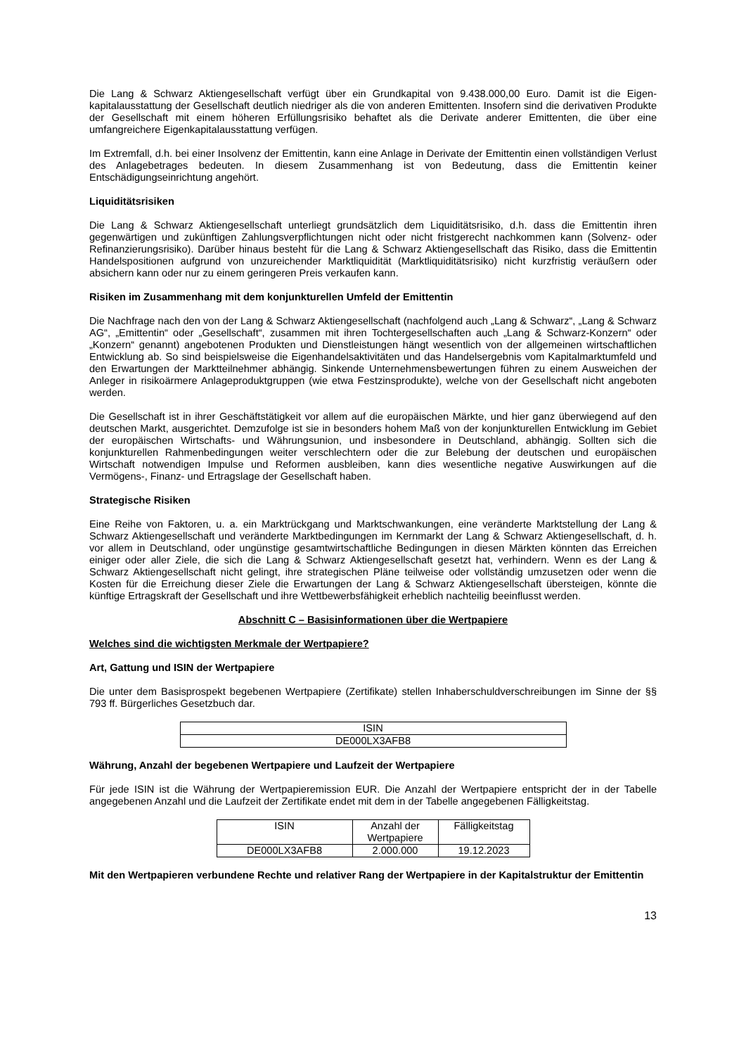Die Lang & Schwarz Aktiengesellschaft verfügt über ein Grundkapital von 9.438.000,00 Euro. Damit ist die Eigen-kapitalausstattung der Gesellschaft deutlich niedriger als die von anderen Emittenten. Insofern sind die derivativen Produkte der Gesellschaft mit einem höheren Erfüllungsrisiko behaftet als die Derivate anderer Emittenten, die über eine umfangreichere Eigenkapitalausstattung verfügen.
Im Extremfall, d.h. bei einer Insolvenz der Emittentin, kann eine Anlage in Derivate der Emittentin einen vollständigen Verlust des Anlagebetrages bedeuten. In diesem Zusammenhang ist von Bedeutung, dass die Emittentin keiner Entschädigungseinrichtung angehört.
Liquiditätsrisiken
Die Lang & Schwarz Aktiengesellschaft unterliegt grundsätzlich dem Liquiditätsrisiko, d.h. dass die Emittentin ihren gegenwärtigen und zukünftigen Zahlungsverpflichtungen nicht oder nicht fristgerecht nachkommen kann (Solvenz- oder Refinanzierungsrisiko). Darüber hinaus besteht für die Lang & Schwarz Aktiengesellschaft das Risiko, dass die Emittentin Handelspositionen aufgrund von unzureichender Marktliquidität (Marktliquiditätsrisiko) nicht kurzfristig veräußern oder absichern kann oder nur zu einem geringeren Preis verkaufen kann.
Risiken im Zusammenhang mit dem konjunkturellen Umfeld der Emittentin
Die Nachfrage nach den von der Lang & Schwarz Aktiengesellschaft (nachfolgend auch „Lang & Schwarz“, „Lang & Schwarz AG“, „Emittentin“ oder „Gesellschaft“, zusammen mit ihren Tochtergesellschaften auch „Lang & Schwarz-Konzern“ oder „Konzern“ genannt) angebotenen Produkten und Dienstleistungen hängt wesentlich von der allgemeinen wirtschaftlichen Entwicklung ab. So sind beispielsweise die Eigenhandelsaktivitäten und das Handelsergebnis vom Kapitalmarktumfeld und den Erwartungen der Marktteilnehmer abhängig. Sinkende Unternehmensbewertungen führen zu einem Ausweichen der Anleger in risikoärmere Anlageproduktgruppen (wie etwa Festzinsprodukte), welche von der Gesellschaft nicht angeboten werden.
Die Gesellschaft ist in ihrer Geschäftstätigkeit vor allem auf die europäischen Märkte, und hier ganz überwiegend auf den deutschen Markt, ausgerichtet. Demzufolge ist sie in besonders hohem Maß von der konjunkturellen Entwicklung im Gebiet der europäischen Wirtschafts- und Währungsunion, und insbesondere in Deutschland, abhängig. Sollten sich die konjunkturellen Rahmenbedingungen weiter verschlechtern oder die zur Belebung der deutschen und europäischen Wirtschaft notwendigen Impulse und Reformen ausbleiben, kann dies wesentliche negative Auswirkungen auf die Vermögens-, Finanz- und Ertragslage der Gesellschaft haben.
Strategische Risiken
Eine Reihe von Faktoren, u. a. ein Marktrückgang und Marktschwankungen, eine veränderte Marktstellung der Lang & Schwarz Aktiengesellschaft und veränderte Marktbedingungen im Kernmarkt der Lang & Schwarz Aktiengesellschaft, d. h. vor allem in Deutschland, oder ungünstige gesamtwirtschaftliche Bedingungen in diesen Märkten könnten das Erreichen einiger oder aller Ziele, die sich die Lang & Schwarz Aktiengesellschaft gesetzt hat, verhindern. Wenn es der Lang & Schwarz Aktiengesellschaft nicht gelingt, ihre strategischen Pläne teilweise oder vollständig umzusetzen oder wenn die Kosten für die Erreichung dieser Ziele die Erwartungen der Lang & Schwarz Aktiengesellschaft übersteigen, könnte die künftige Ertragskraft der Gesellschaft und ihre Wettbewerbsfähigkeit erheblich nachteilig beeinflusst werden.
Abschnitt C – Basisinformationen über die Wertpapiere
Welches sind die wichtigsten Merkmale der Wertpapiere?
Art, Gattung und ISIN der Wertpapiere
Die unter dem Basisprospekt begebenen Wertpapiere (Zertifikate) stellen Inhaberschuldverschreibungen im Sinne der §§ 793 ff. Bürgerliches Gesetzbuch dar.
| ISIN |
| DE000LX3AFB8 |
Währung, Anzahl der begebenen Wertpapiere und Laufzeit der Wertpapiere
Für jede ISIN ist die Währung der Wertpapieremission EUR. Die Anzahl der Wertpapiere entspricht der in der Tabelle angegebenen Anzahl und die Laufzeit der Zertifikate endet mit dem in der Tabelle angegebenen Fälligkeitstag.
| ISIN | Anzahl der Wertpapiere | Fälligkeitstag |
| DE000LX3AFB8 | 2.000.000 | 19.12.2023 |
Mit den Wertpapieren verbundene Rechte und relativer Rang der Wertpapiere in der Kapitalstruktur der Emittentin
13